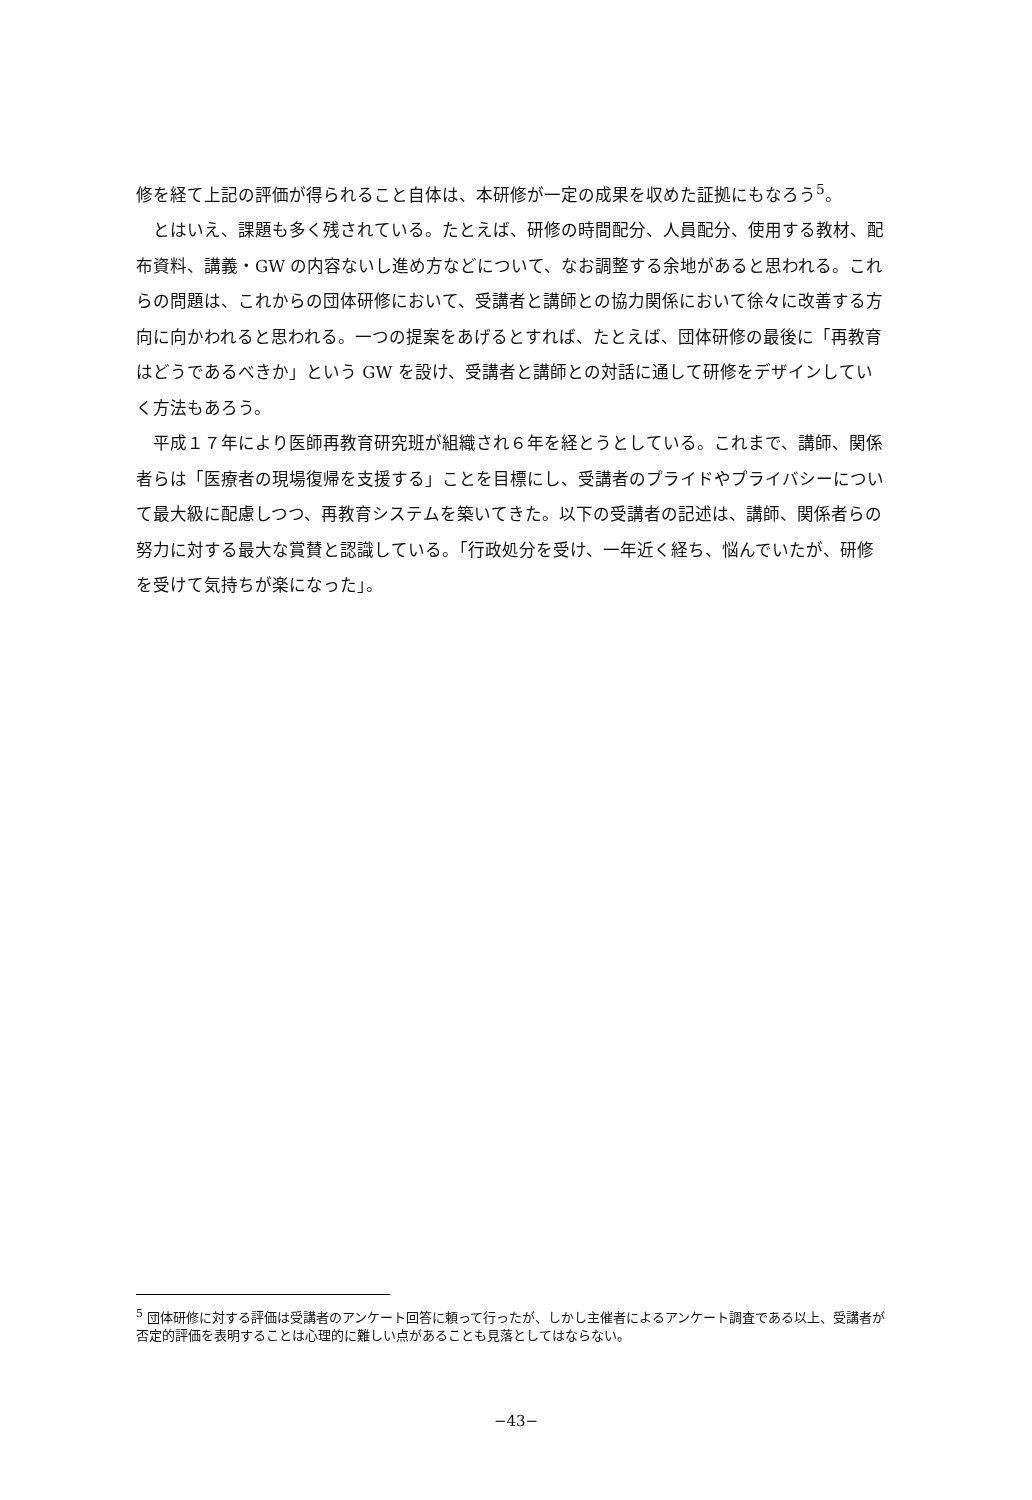修を経て上記の評価が得られること自体は、本研修が一定の成果を収めた証拠にもなろう<sup>5</sup>。
とはいえ、課題も多く残されている。たとえば、研修の時間配分、人員配分、使用する教材、配布資料、講義・GW の内容ないし進め方などについて、なお調整する余地があると思われる。これらの問題は、これからの団体研修において、受講者と講師との協力関係において徐々に改善する方向に向かわれると思われる。一つの提案をあげるとすれば、たとえば、団体研修の最後に「再教育はどうであるべきか」という GW を設け、受講者と講師との対話に通して研修をデザインしていく方法もあろう。
平成１７年により医師再教育研究班が組織され６年を経とうとしている。これまで、講師、関係者らは「医療者の現場復帰を支援する」ことを目標にし、受講者のプライドやプライバシーについて最大級に配慮しつつ、再教育システムを築いてきた。以下の受講者の記述は、講師、関係者らの努力に対する最大な賞賛と認識している。「行政処分を受け、一年近く経ち、悩んでいたが、研修を受けて気持ちが楽になった」。
<sup>5</sup> 団体研修に対する評価は受講者のアンケート回答に頼って行ったが、しかし主催者によるアンケート調査である以上、受講者が否定的評価を表明することは心理的に難しい点があることも見落としてはならない。
−43−